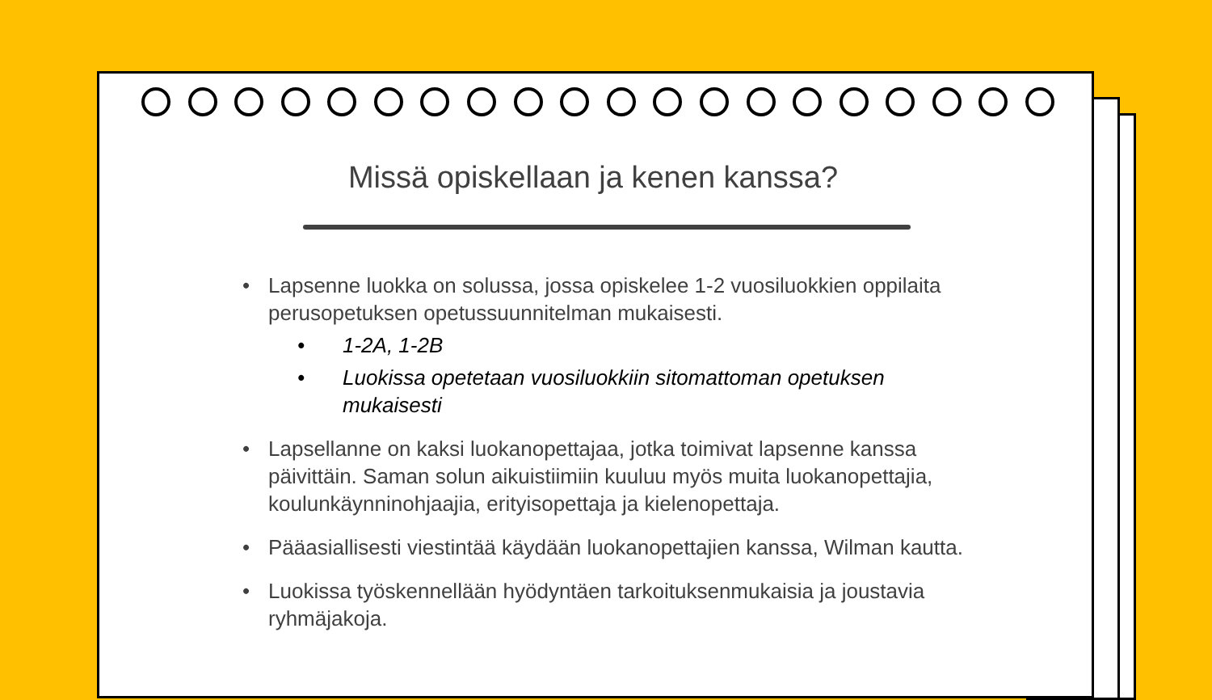Missä opiskellaan ja kenen kanssa?
• Lapsenne luokka on solussa, jossa opiskelee 1-2 vuosiluokkien oppilaita perusopetuksen opetussuunnitelman mukaisesti.
• 1-2A, 1-2B
• Luokissa opetetaan vuosiluokkiin sitomattoman opetuksen mukaisesti
• Lapsellanne on kaksi luokanopettajaa, jotka toimivat lapsenne kanssa päivittäin. Saman solun aikuistiimiin kuuluu myös muita luokanopettajia, koulunkäynninohjaajia, erityisopettaja ja kielenopettaja.
• Pääasiallisesti viestintää käydään luokanopettajien kanssa, Wilman kautta.
• Luokissa työskennellään hyödyntäen tarkoituksenmukaisia ja joustavia ryhmäjakoja.